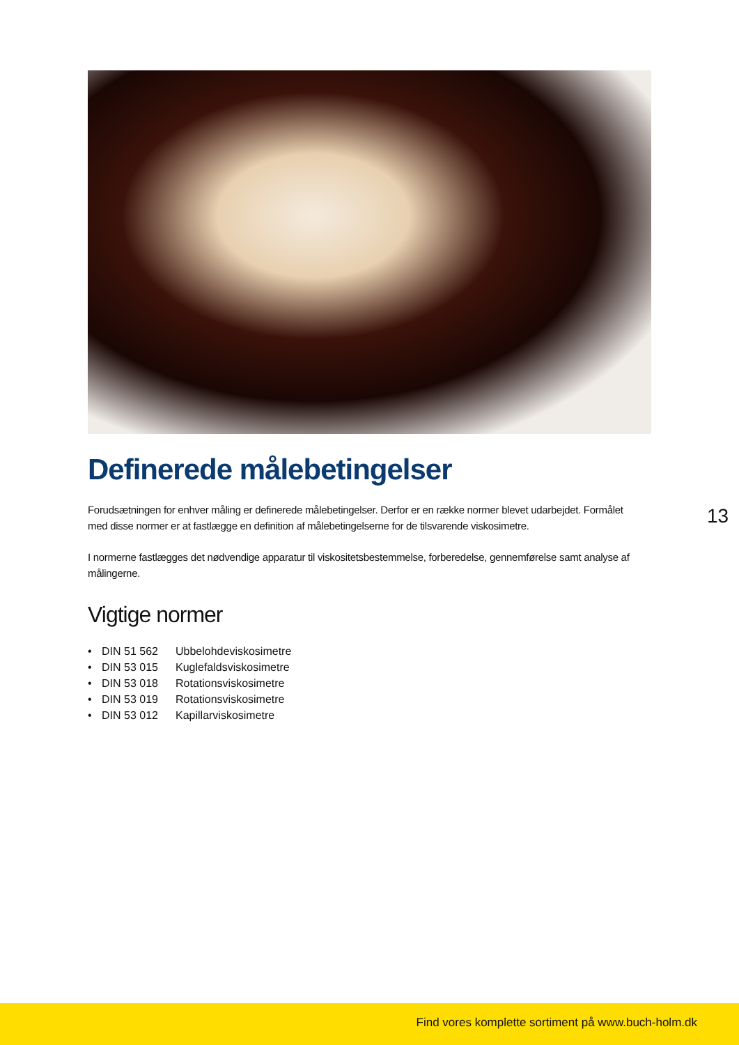Definerede målebetingelser
Forudsætningen for enhver måling er definerede målebetingelser. Derfor er en række normer blevet udarbejdet. Formålet med disse normer er at fastlægge en definition af målebetingelserne for de tilsvarende viskosimetre.
I normerne fastlægges det nødvendige apparatur til viskositetsbestemmelse, forberedelse, gennemførelse samt analyse af målingerne.
Vigtige normer
| • | DIN 51 562 | Ubbelohdeviskosimetre |
| • | DIN 53 015 | Kuglefaldsviskosimetre |
| • | DIN 53 018 | Rotationsviskosimetre |
| • | DIN 53 019 | Rotationsviskosimetre |
| • | DIN 53 012 | Kapillarviskosimetre |
13
Find vores komplette sortiment på www.buch-holm.dk